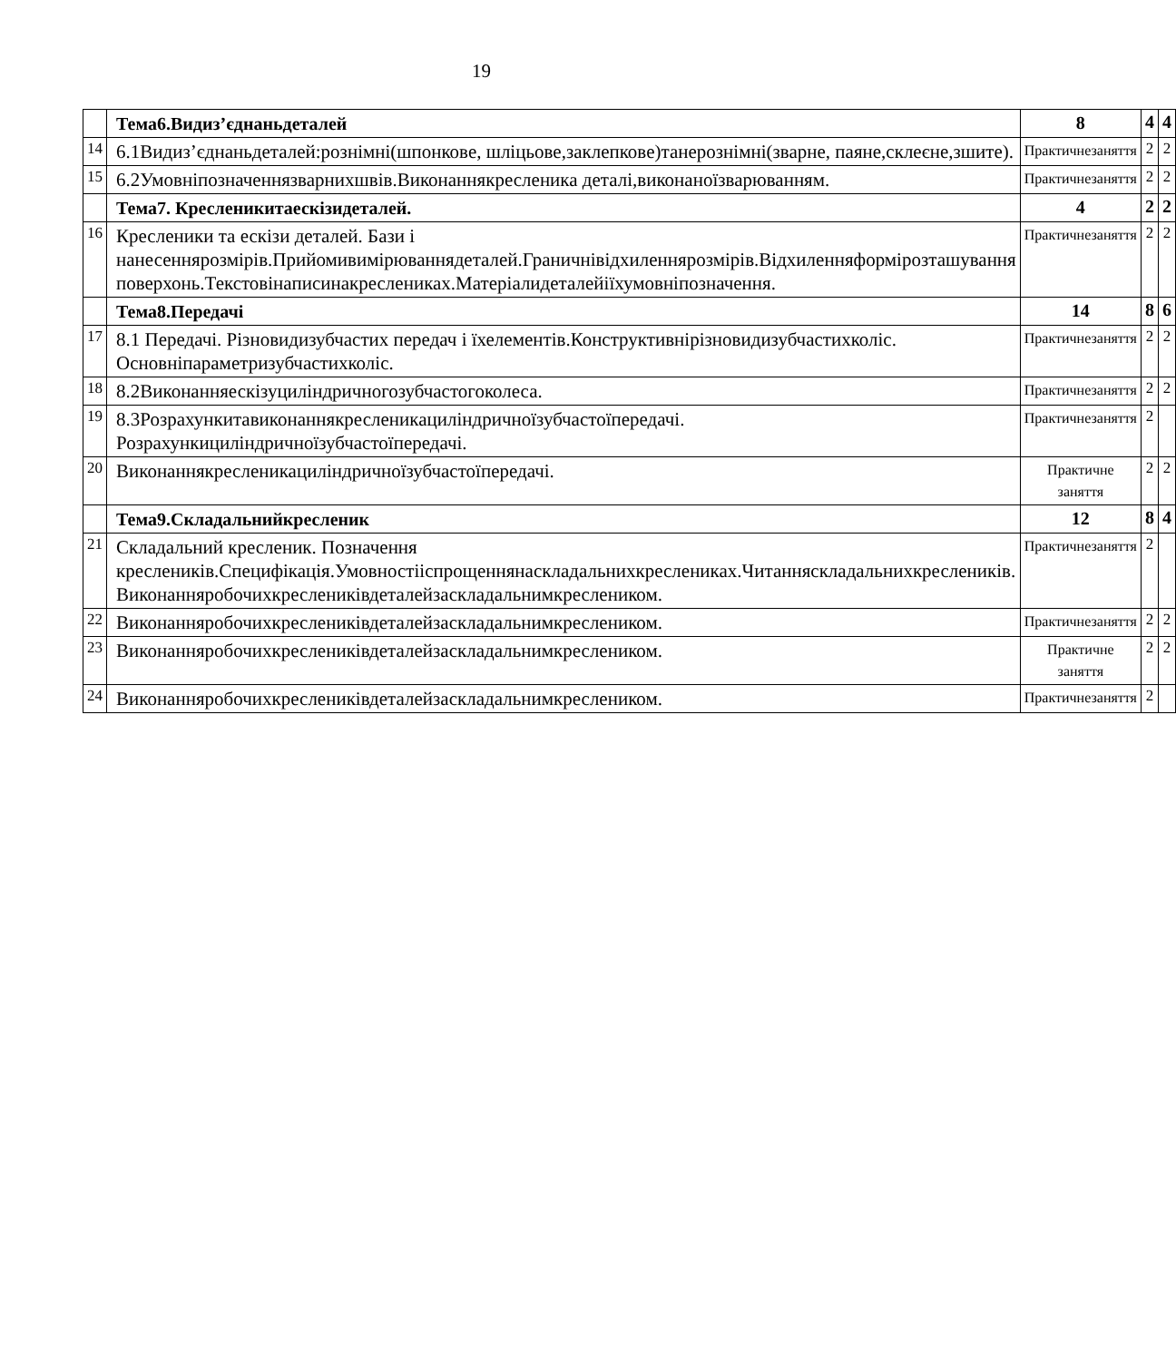19
| | Тема6.Видиз’єднаньдеталей | 8 | 4 | 4 |
| 14 | 6.1Видиз’єднаньдеталей:рознімні(шпонкове, шліцьове,заклепкове)танерознімні(зварне, паяне,склеєне,зшите). | Практичнезаняття | 2 | 2 |
| 15 | 6.2Умовніпозначеннязварнихшвів.Виконаннякреслeника деталі,виконаноїзварюванням. | Практичнезаняття | 2 | 2 |
| | Тема7. Креслeникитаескізидеталей. | 4 | 2 | 2 |
| 16 | Креслeники та ескізи деталей. Бази і нанесеннярозмірів.Прийомивимірюваннядеталей.Граничнівідхиленнярозмірів.Відхиленняформірозташування поверхонь.Текстовінаписинакреслeниках.Матеріалидеталейіїхумовніпозначення. | Практичнезаняття | 2 | 2 |
| | Тема8.Передачі | 14 | 8 | 6 |
| 17 | 8.1 Передачі. Різновидизубчастих передач і їхелементів.Конструктивнірізновидизубчастихколіс. Основніпараметризубчастихколіс. | Практичнезаняття | 2 | 2 |
| 18 | 8.2Виконанняескізуциліндричногозубчастогоколеса. | Практичнезаняття | 2 | 2 |
| 19 | 8.3Розрахункитавиконаннякреслeникациліндричноїзубчастоїпередачі. Розрахункициліндричноїзубчастоїпередачі. | Практичнезаняття | 2 | |
| 20 | Виконаннякреслeникациліндричноїзубчастоїпередачі. | Практичне заняття | 2 | 2 |
| | Тема9.Складальнийкреслeник | 12 | 8 | 4 |
| 21 | Складальний креслeник. Позначення креслeників.Специфікація.Умовностііспрощеннянаскладальнихкреслeниках.Читанняскладальнихкреслeників. Виконанняробочихкреслeниківдеталейзаскладальнимкреслeником. | Практичнезаняття | 2 | |
| 22 | Виконанняробочихкреслeниківдеталейзаскладальнимкреслeником. | Практичнезаняття | 2 | 2 |
| 23 | Виконанняробочихкреслeниківдеталейзаскладальнимкреслeником. | Практичне заняття | 2 | 2 |
| 24 | Виконанняробочихкреслeниківдеталейзаскладальнимкреслeником. | Практичнезаняття | 2 | |